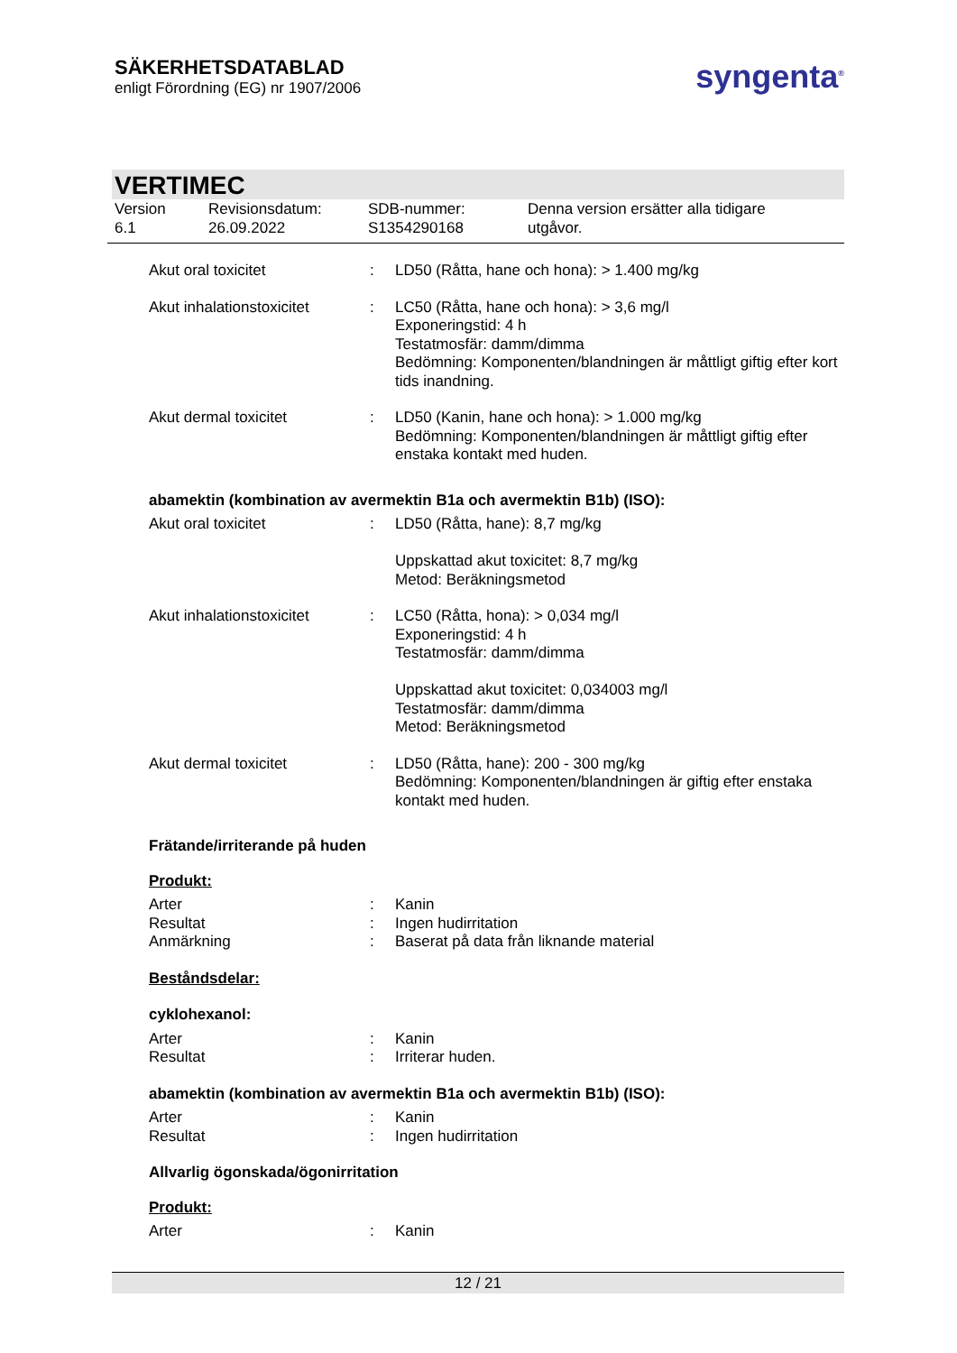SÄKERHETSDATABLAD
enligt Förordning (EG) nr 1907/2006
syngenta<sup>®</sup>
VERTIMEC
Version
6.1
Revisionsdatum:
26.09.2022
SDB-nummer:
S1354290168
Denna version ersätter alla tidigare
utgåvor.
Akut oral toxicitet : LD50 (Råtta, hane och hona): > 1.400 mg/kg
Akut inhalationstoxicitet
: LC50 (Råtta, hane och hona): > 3,6 mg/l
Exponeringstid: 4 h
Testatmosfär: damm/dimma
Bedömning: Komponenten/blandningen är måttligt giftig efter kort tids inandning.
Akut dermal toxicitet : LD50 (Kanin, hane och hona): > 1.000 mg/kg
Bedömning: Komponenten/blandningen är måttligt giftig efter enstaka kontakt med huden.
abamektin (kombination av avermektin B1a och avermektin B1b) (ISO):
Akut oral toxicitet : LD50 (Råtta, hane): 8,7 mg/kg
Uppskattad akut toxicitet: 8,7 mg/kg
Metod: Beräkningsmetod
Akut inhalationstoxicitet
: LC50 (Råtta, hona): > 0,034 mg/l
Exponeringstid: 4 h
Testatmosfär: damm/dimma
Uppskattad akut toxicitet: 0,034003 mg/l
Testatmosfär: damm/dimma
Metod: Beräkningsmetod
Akut dermal toxicitet : LD50 (Råtta, hane): 200 - 300 mg/kg
Bedömning: Komponenten/blandningen är giftig efter enstaka kontakt med huden.
Frätande/irriterande på huden
Produkt:
Arter : Kanin
Resultat : Ingen hudirritation
Anmärkning : Baserat på data från liknande material
Beståndsdelar:
cyklohexanol:
Arter : Kanin
Resultat : Irriterar huden.
abamektin (kombination av avermektin B1a och avermektin B1b) (ISO):
Arter : Kanin
Resultat : Ingen hudirritation
Allvarlig ögonskada/ögonirritation
Produkt:
Arter : Kanin
12 / 21